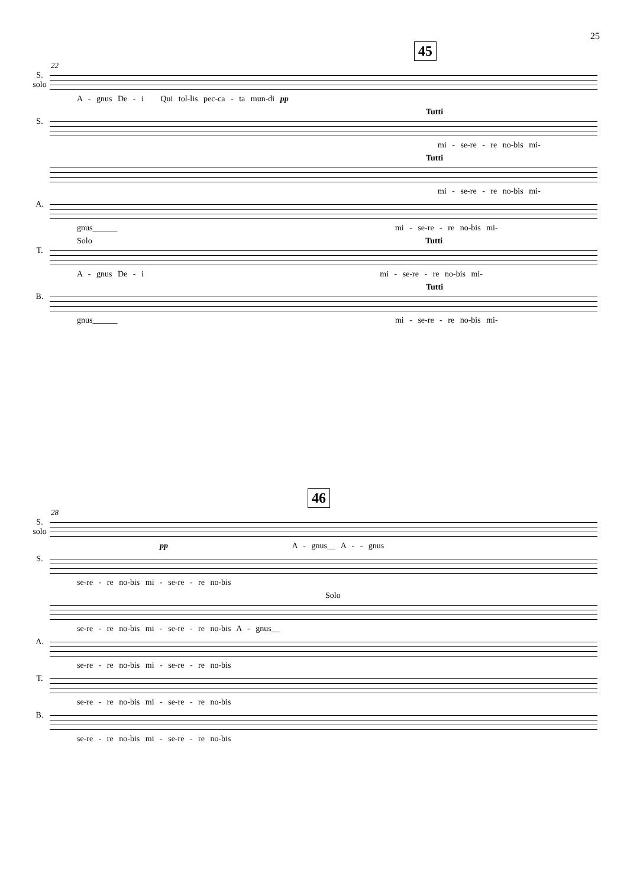25
45
22
S.
solo
A - gnus De - i Qui tol-lis pec-ca - ta mun-di pp
Tutti
S.
mi - se-re - re no-bis mi-
Tutti
mi - se-re - re no-bis mi-
A.
gnus______ mi - se-re - re no-bis mi-
Solo Tutti
T.
A - gnus De - i mi - se-re - re no-bis mi-
Tutti
B.
gnus______ mi - se-re - re no-bis mi-
46
28
S.
solo
pp A - gnus__ A - - gnus
S.
se-re - re no-bis mi - se-re - re no-bis
Solo
se-re - re no-bis mi - se-re - re no-bis A - gnus__
A.
se-re - re no-bis mi - se-re - re no-bis
T.
se-re - re no-bis mi - se-re - re no-bis
B.
se-re - re no-bis mi - se-re - re no-bis